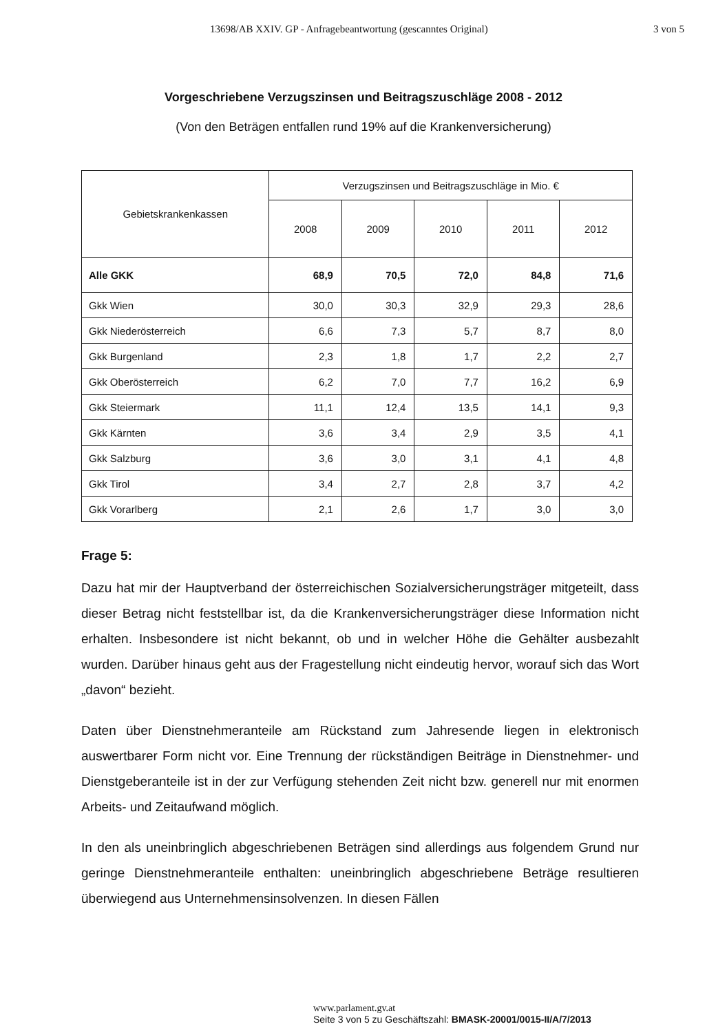13698/AB XXIV. GP - Anfragebeantwortung (gescanntes Original) 3 von 5
Vorgeschriebene Verzugszinsen und Beitragszuschläge 2008 - 2012
(Von den Beträgen entfallen rund 19% auf die Krankenversicherung)
| Gebietskrankenkassen | Verzugszinsen und Beitragszuschläge in Mio. € | | | | |
| --- | --- | --- | --- | --- | --- |
| | 2008 | 2009 | 2010 | 2011 | 2012 |
| Alle GKK | 68,9 | 70,5 | 72,0 | 84,8 | 71,6 |
| Gkk Wien | 30,0 | 30,3 | 32,9 | 29,3 | 28,6 |
| Gkk Niederösterreich | 6,6 | 7,3 | 5,7 | 8,7 | 8,0 |
| Gkk Burgenland | 2,3 | 1,8 | 1,7 | 2,2 | 2,7 |
| Gkk Oberösterreich | 6,2 | 7,0 | 7,7 | 16,2 | 6,9 |
| Gkk Steiermark | 11,1 | 12,4 | 13,5 | 14,1 | 9,3 |
| Gkk Kärnten | 3,6 | 3,4 | 2,9 | 3,5 | 4,1 |
| Gkk Salzburg | 3,6 | 3,0 | 3,1 | 4,1 | 4,8 |
| Gkk Tirol | 3,4 | 2,7 | 2,8 | 3,7 | 4,2 |
| Gkk Vorarlberg | 2,1 | 2,6 | 1,7 | 3,0 | 3,0 |
Frage 5:
Dazu hat mir der Hauptverband der österreichischen Sozialversicherungsträger mitgeteilt, dass dieser Betrag nicht feststellbar ist, da die Krankenversicherungsträger diese Information nicht erhalten. Insbesondere ist nicht bekannt, ob und in welcher Höhe die Gehälter ausbezahlt wurden. Darüber hinaus geht aus der Fragestellung nicht eindeutig hervor, worauf sich das Wort „davon“ bezieht.
Daten über Dienstnehmeranteile am Rückstand zum Jahresende liegen in elektronisch auswertbarer Form nicht vor. Eine Trennung der rückständigen Beiträge in Dienstnehmer- und Dienstgeberanteile ist in der zur Verfügung stehenden Zeit nicht bzw. generell nur mit enormen Arbeits- und Zeitaufwand möglich.
In den als uneinbringlich abgeschriebenen Beträgen sind allerdings aus folgendem Grund nur geringe Dienstnehmeranteile enthalten: uneinbringlich abgeschriebene Beträge resultieren überwiegend aus Unternehmensinsolvenzen. In diesen Fällen
www.parlament.gv.at
Seite 3 von 5 zu Geschäftszahl: BMASK-20001/0015-II/A/7/2013